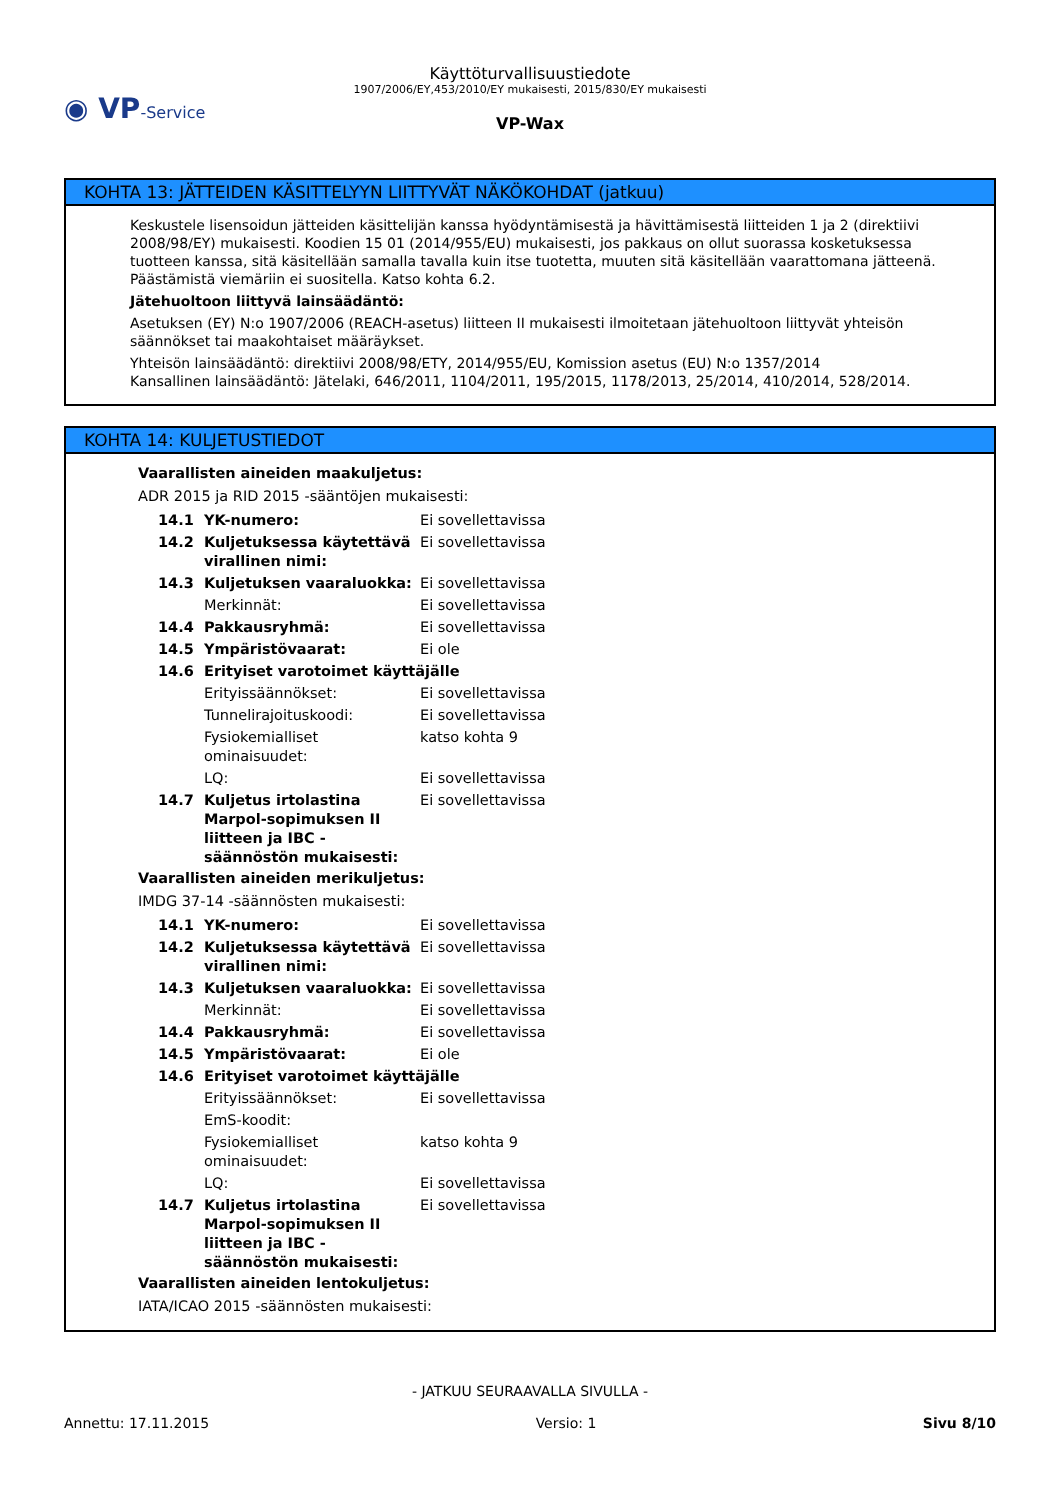◉ VP-Service
Käyttöturvallisuustiedote
1907/2006/EY,453/2010/EY mukaisesti, 2015/830/EY mukaisesti
VP-Wax
KOHTA 13: JÄTTEIDEN KÄSITTELYYN LIITTYVÄT NÄKÖKOHDAT (jatkuu)
Keskustele lisensoidun jätteiden käsittelijän kanssa hyödyntämisestä ja hävittämisestä liitteiden 1 ja 2 (direktiivi 2008/98/EY) mukaisesti. Koodien 15 01 (2014/955/EU) mukaisesti, jos pakkaus on ollut suorassa kosketuksessa tuotteen kanssa, sitä käsitellään samalla tavalla kuin itse tuotetta, muuten sitä käsitellään vaarattomana jätteenä. Päästämistä viemäriin ei suositella. Katso kohta 6.2.
Jätehuoltoon liittyvä lainsäädäntö:
Asetuksen (EY) N:o 1907/2006 (REACH-asetus) liitteen II mukaisesti ilmoitetaan jätehuoltoon liittyvät yhteisön säännökset tai maakohtaiset määräykset.
Yhteisön lainsäädäntö: direktiivi 2008/98/ETY, 2014/955/EU, Komission asetus (EU) N:o 1357/2014
Kansallinen lainsäädäntö: Jätelaki, 646/2011, 1104/2011, 195/2015, 1178/2013, 25/2014, 410/2014, 528/2014.
KOHTA 14: KULJETUSTIEDOT
Vaarallisten aineiden maakuljetus:
ADR 2015 ja RID 2015 -sääntöjen mukaisesti:
| 14.1 | YK-numero: | Ei sovellettavissa |
| 14.2 | Kuljetuksessa käytettävä virallinen nimi: | Ei sovellettavissa |
| 14.3 | Kuljetuksen vaaraluokka: | Ei sovellettavissa |
| | Merkinnät: | Ei sovellettavissa |
| 14.4 | Pakkausryhmä: | Ei sovellettavissa |
| 14.5 | Ympäristövaarat: | Ei ole |
| 14.6 | Erityiset varotoimet käyttäjälle | |
| | Erityissäännökset: | Ei sovellettavissa |
| | Tunnelirajoituskoodi: | Ei sovellettavissa |
| | Fysiokemialliset ominaisuudet: | katso kohta 9 |
| | LQ: | Ei sovellettavissa |
| 14.7 | Kuljetus irtolastina Marpol-sopimuksen II liitteen ja IBC -säännöstön mukaisesti: | Ei sovellettavissa |
Vaarallisten aineiden merikuljetus:
IMDG 37-14 -säännösten mukaisesti:
| 14.1 | YK-numero: | Ei sovellettavissa |
| 14.2 | Kuljetuksessa käytettävä virallinen nimi: | Ei sovellettavissa |
| 14.3 | Kuljetuksen vaaraluokka: | Ei sovellettavissa |
| | Merkinnät: | Ei sovellettavissa |
| 14.4 | Pakkausryhmä: | Ei sovellettavissa |
| 14.5 | Ympäristövaarat: | Ei ole |
| 14.6 | Erityiset varotoimet käyttäjälle | |
| | Erityissäännökset: | Ei sovellettavissa |
| | EmS-koodit: | |
| | Fysiokemialliset ominaisuudet: | katso kohta 9 |
| | LQ: | Ei sovellettavissa |
| 14.7 | Kuljetus irtolastina Marpol-sopimuksen II liitteen ja IBC -säännöstön mukaisesti: | Ei sovellettavissa |
Vaarallisten aineiden lentokuljetus:
IATA/ICAO 2015 -säännösten mukaisesti:
- JATKUU SEURAAVALLA SIVULLA -
Annettu: 17.11.2015 Versio: 1 Sivu 8/10